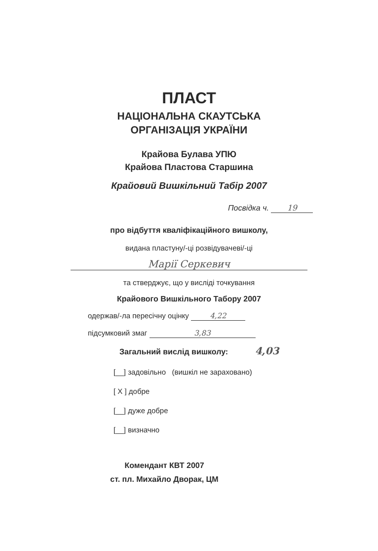ПЛАСТ
НАЦІОНАЛЬНА СКАУТСЬКА
ОРГАНІЗАЦІЯ УКРАЇНИ
Крайова Булава УПЮ
Крайова Пластова Старшина
Крайовий Вишкільний Табір 2007
Посвідка ч. 19
про відбуття кваліфікаційного вишколу,
видана пластуну/-ці розвідувачеві/-ці
Марії Серкевич
та стверджує, що у висліді точкування
Крайового Вишкільного Табору 2007
одержав/-ла пересічну оцінку 4,22
підсумковий змаг 3,83
Загальний вислід вишколу: 4,03
[__] задовільно (вишкіл не зараховано)
[ X ] добре
[__] дуже добре
[__] визначно
Комендант КВТ 2007
ст. пл. Михайло Дворак, ЦМ